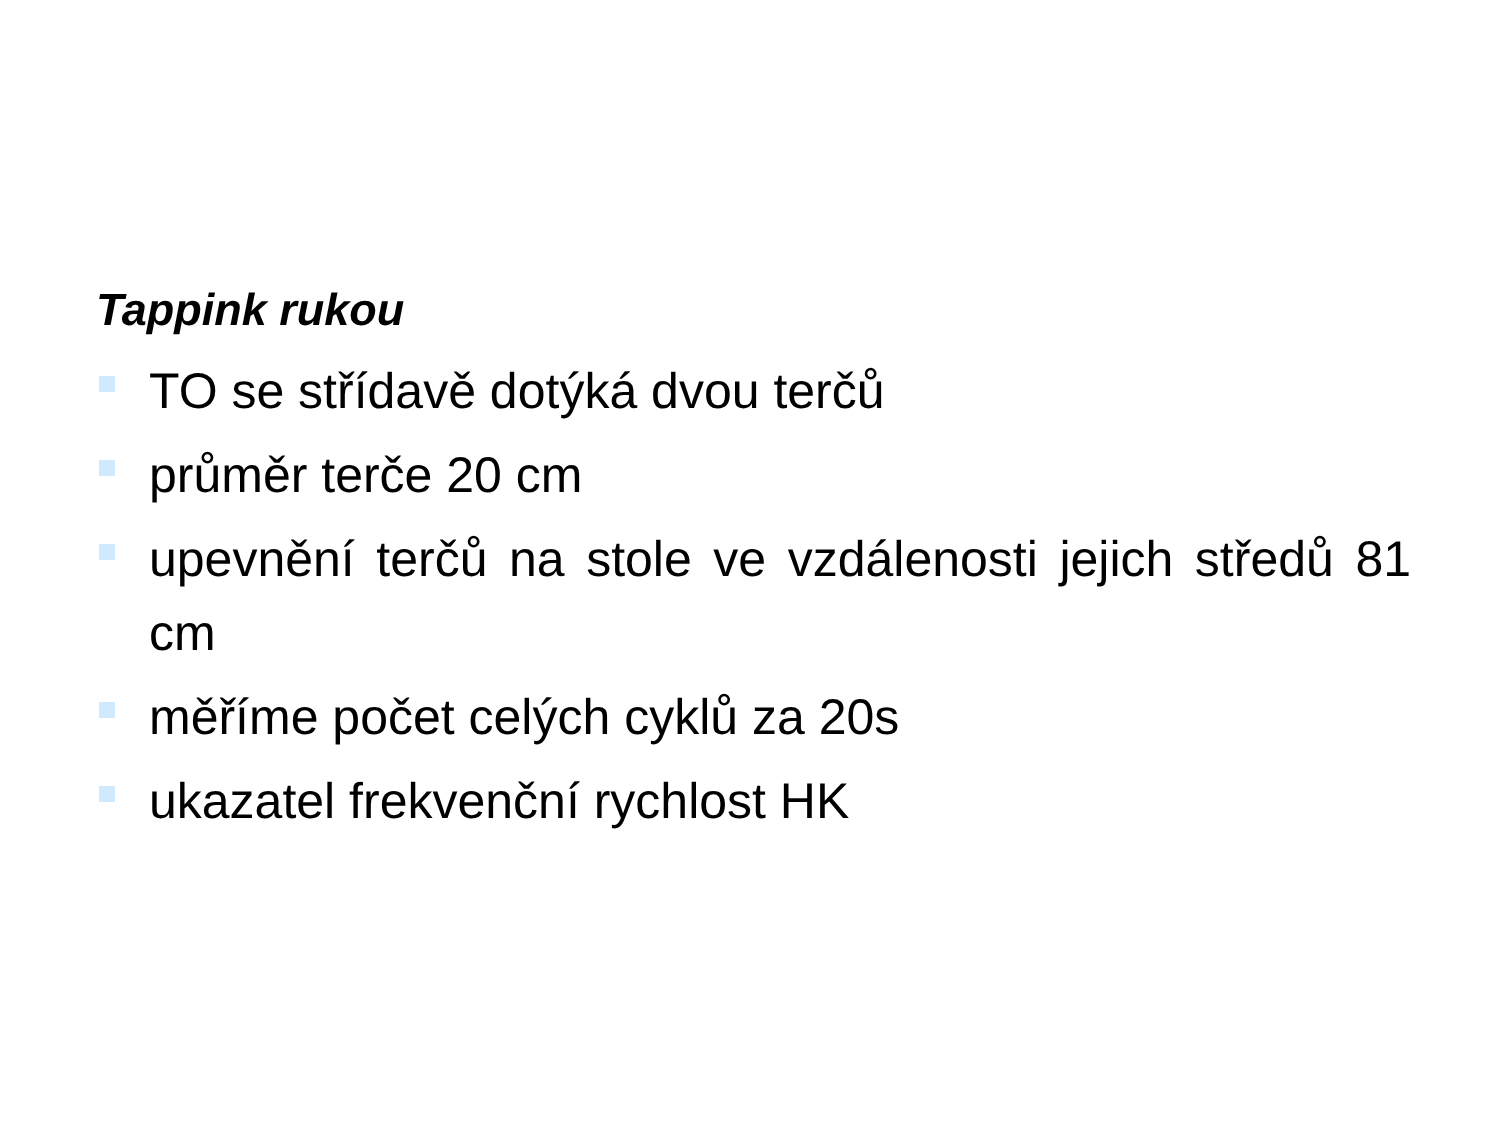Tappink rukou
TO se střídavě dotýká dvou terčů
průměr terče 20 cm
upevnění terčů na stole ve vzdálenosti jejich středů 81 cm
měříme počet celých cyklů za 20s
ukazatel frekvenční rychlost HK